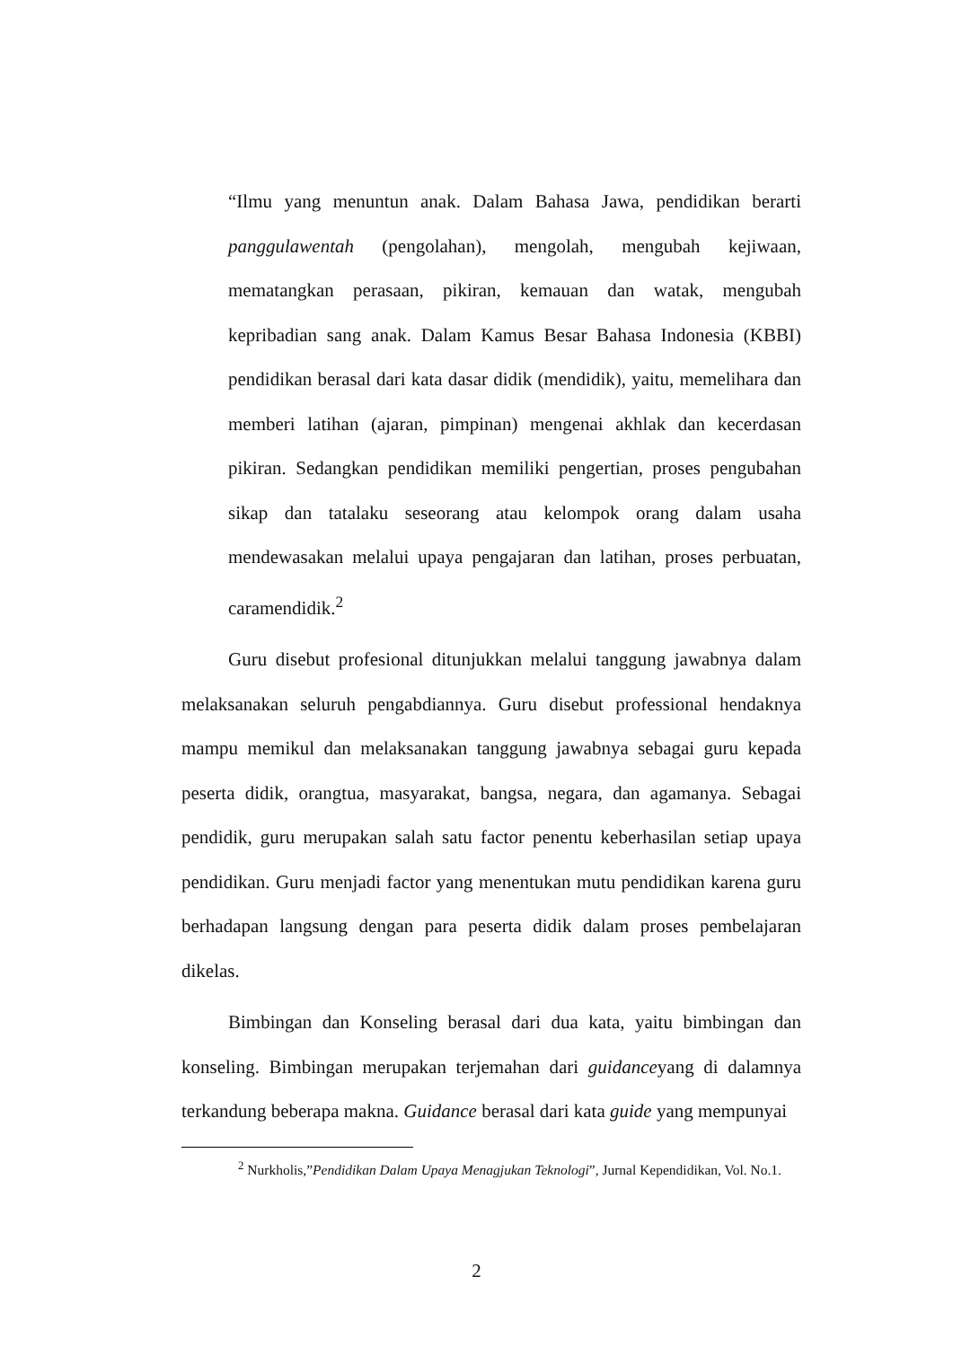“Ilmu yang menuntun anak. Dalam Bahasa Jawa, pendidikan berarti panggulawentah (pengolahan), mengolah, mengubah kejiwaan, mematangkan perasaan, pikiran, kemauan dan watak, mengubah kepribadian sang anak. Dalam Kamus Besar Bahasa Indonesia (KBBI) pendidikan berasal dari kata dasar didik (mendidik), yaitu, memelihara dan memberi latihan (ajaran, pimpinan) mengenai akhlak dan kecerdasan pikiran. Sedangkan pendidikan memiliki pengertian, proses pengubahan sikap dan tatalaku seseorang atau kelompok orang dalam usaha mendewasakan melalui upaya pengajaran dan latihan, proses perbuatan, caramendidik.<sup>2</sup>
Guru disebut profesional ditunjukkan melalui tanggung jawabnya dalam melaksanakan seluruh pengabdiannya. Guru disebut professional hendaknya mampu memikul dan melaksanakan tanggung jawabnya sebagai guru kepada peserta didik, orangtua, masyarakat, bangsa, negara, dan agamanya. Sebagai pendidik, guru merupakan salah satu factor penentu keberhasilan setiap upaya pendidikan. Guru menjadi factor yang menentukan mutu pendidikan karena guru berhadapan langsung dengan para peserta didik dalam proses pembelajaran dikelas.
Bimbingan dan Konseling berasal dari dua kata, yaitu bimbingan dan konseling. Bimbingan merupakan terjemahan dari guidanceyang di dalamnya terkandung beberapa makna. Guidance berasal dari kata guide yang mempunyai
<sup>2</sup> Nurkholis,”Pendidikan Dalam Upaya Menagjukan Teknologi”, Jurnal Kependidikan, Vol. No.1.
2